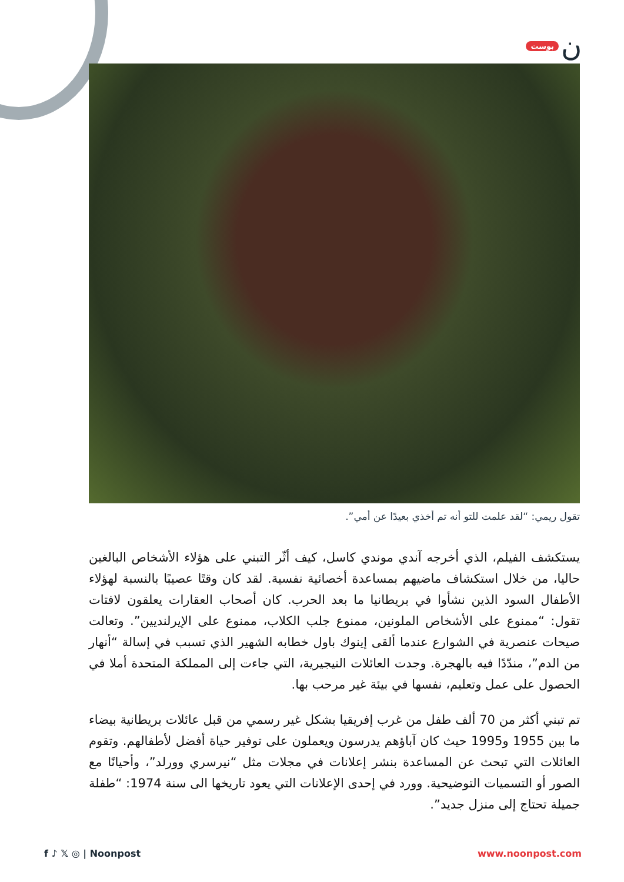بوست ن
تقول ريمي: “لقد علمت للتو أنه تم أخذي بعيدًا عن أمي”.
يستكشف الفيلم، الذي أخرجه آندي موندي كاسل، كيف أثّر التبني على هؤلاء الأشخاص البالغين حاليا، من خلال استكشاف ماضيهم بمساعدة أخصائية نفسية. لقد كان وقتًا عصيبًا بالنسبة لهؤلاء الأطفال السود الذين نشأوا في بريطانيا ما بعد الحرب. كان أصحاب العقارات يعلقون لافتات تقول: “ممنوع على الأشخاص الملونين، ممنوع جلب الكلاب، ممنوع على الإيرلنديين”. وتعالت صيحات عنصرية في الشوارع عندما ألقى إينوك باول خطابه الشهير الذي تسبب في إسالة “أنهار من الدم”، مندّدًا فيه بالهجرة. وجدت العائلات النيجيرية، التي جاءت إلى المملكة المتحدة أملا في الحصول على عمل وتعليم، نفسها في بيئة غير مرحب بها.
تم تبني أكثر من 70 ألف طفل من غرب إفريقيا بشكل غير رسمي من قبل عائلات بريطانية بيضاء ما بين 1955 و1995 حيث كان آباؤهم يدرسون ويعملون على توفير حياة أفضل لأطفالهم. وتقوم العائلات التي تبحث عن المساعدة بنشر إعلانات في مجلات مثل “نيرسري وورلد”، وأحيانًا مع الصور أو التسميات التوضيحية. وورد في إحدى الإعلانات التي يعود تاريخها الى سنة 1974: “طفلة جميلة تحتاج إلى منزل جديد”.
f ♪ 𝕏 ◎ | Noonpost www.noonpost.com